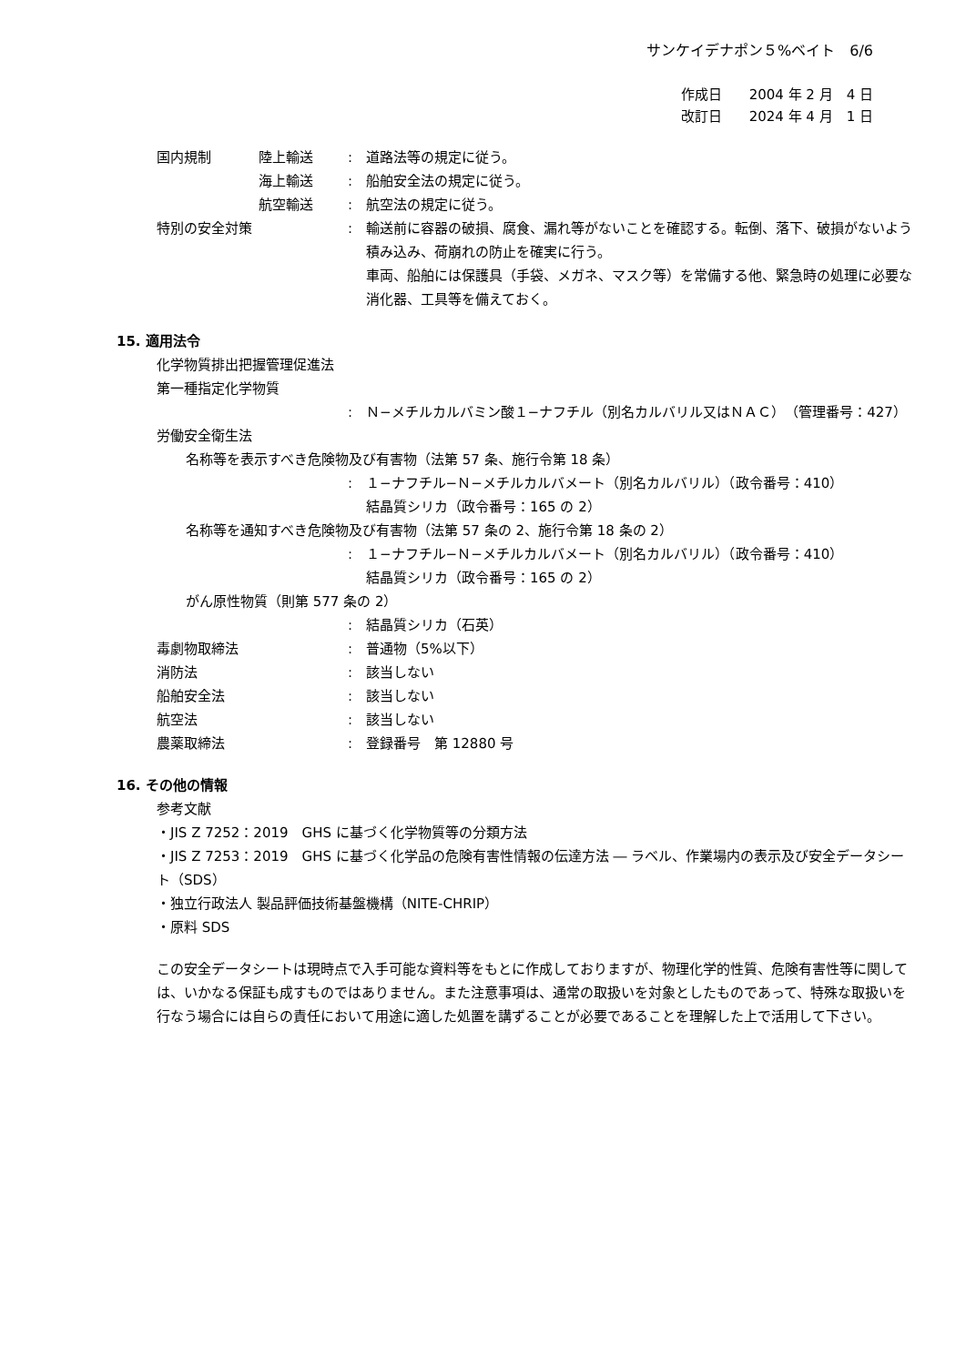サンケイデナポン５%ベイト　6/6
作成日　　2004 年 2 月　4 日
改訂日　　2024 年 4 月　1 日
国内規制 陸上輸送 : 道路法等の規定に従う。
海上輸送 : 船舶安全法の規定に従う。
航空輸送 : 航空法の規定に従う。
特別の安全対策 : 輸送前に容器の破損、腐食、漏れ等がないことを確認する。転倒、落下、破損がないよう積み込み、荷崩れの防止を確実に行う。
車両、船舶には保護具（手袋、メガネ、マスク等）を常備する他、緊急時の処理に必要な消化器、工具等を備えておく。
15. 適用法令
化学物質排出把握管理促進法
第一種指定化学物質
: Ｎ−メチルカルバミン酸１−ナフチル（別名カルバリル又はＮＡＣ）（管理番号：427）
労働安全衛生法
名称等を表示すべき危険物及び有害物（法第 57 条、施行令第 18 条）
: １−ナフチル−Ｎ−メチルカルバメート（別名カルバリル）（政令番号：410）
結晶質シリカ（政令番号：165 の 2）
名称等を通知すべき危険物及び有害物（法第 57 条の 2、施行令第 18 条の 2）
: １−ナフチル−Ｎ−メチルカルバメート（別名カルバリル）（政令番号：410）
結晶質シリカ（政令番号：165 の 2）
がん原性物質（則第 577 条の 2）
: 結晶質シリカ（石英）
毒劇物取締法 : 普通物（5%以下）
消防法 : 該当しない
船舶安全法 : 該当しない
航空法 : 該当しない
農薬取締法 : 登録番号　第 12880 号
16. その他の情報
参考文献
・JIS Z 7252：2019　GHS に基づく化学物質等の分類方法
・JIS Z 7253：2019　GHS に基づく化学品の危険有害性情報の伝達方法 ― ラベル、作業場内の表示及び安全データシート（SDS）
・独立行政法人 製品評価技術基盤機構（NITE-CHRIP）
・原料 SDS
この安全データシートは現時点で入手可能な資料等をもとに作成しておりますが、物理化学的性質、危険有害性等に関しては、いかなる保証も成すものではありません。また注意事項は、通常の取扱いを対象としたものであって、特殊な取扱いを行なう場合には自らの責任において用途に適した処置を講ずることが必要であることを理解した上で活用して下さい。